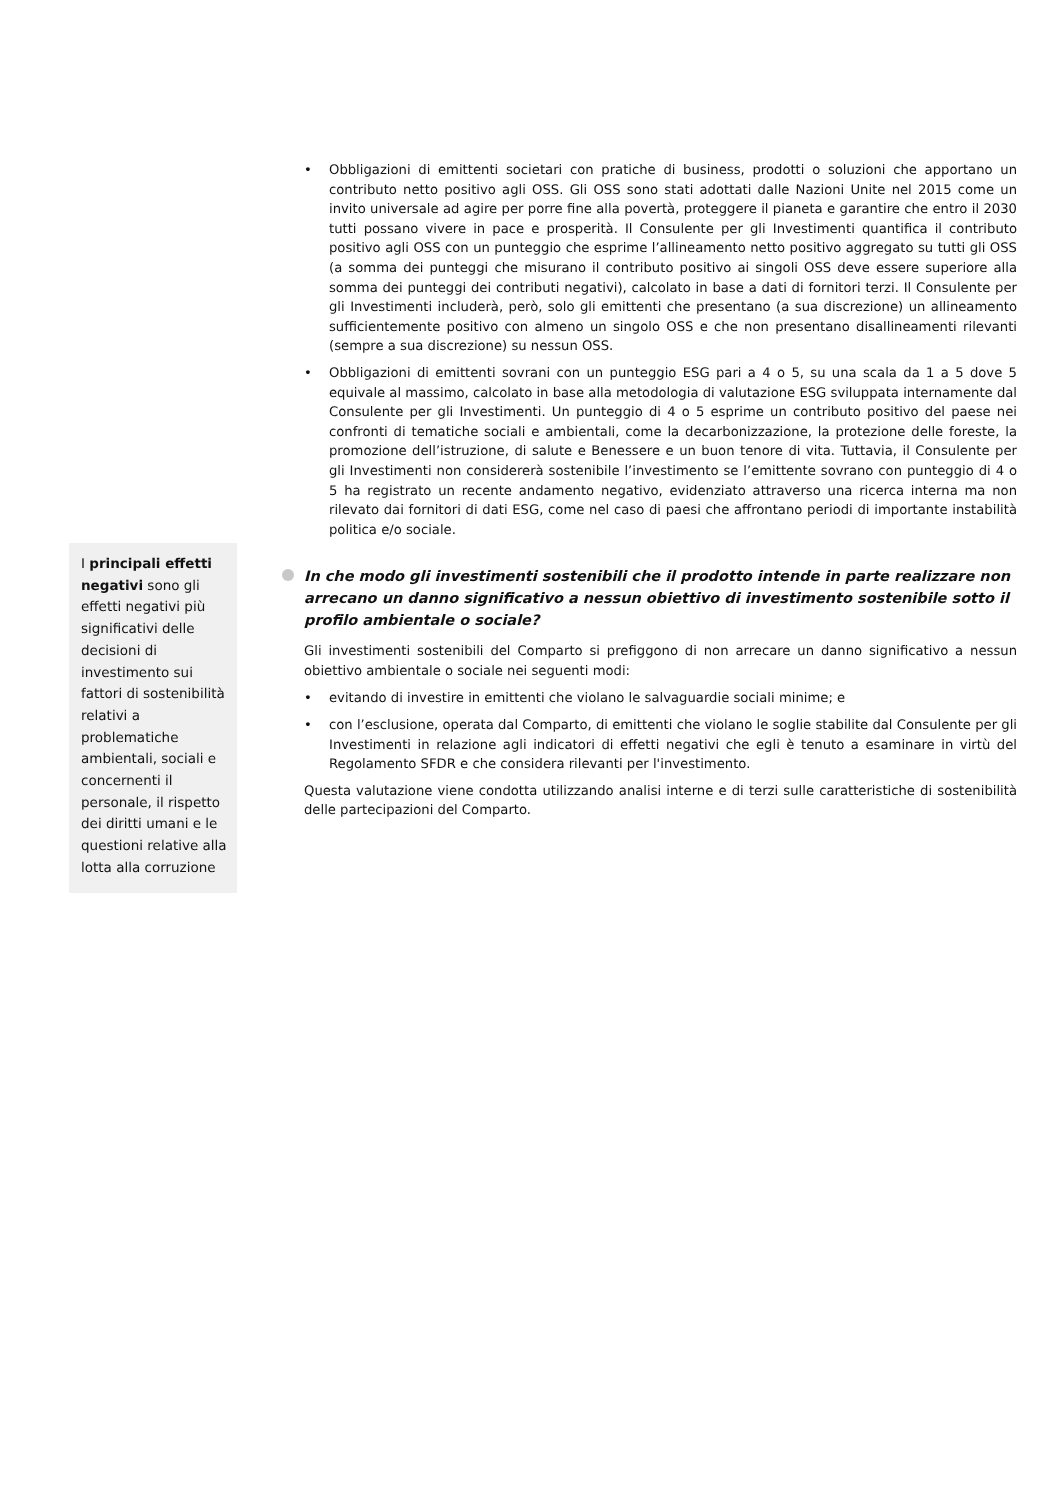I principali effetti negativi sono gli effetti negativi più significativi delle decisioni di investimento sui fattori di sostenibilità relativi a problematiche ambientali, sociali e concernenti il personale, il rispetto dei diritti umani e le questioni relative alla lotta alla corruzione
• Obbligazioni di emittenti societari con pratiche di business, prodotti o soluzioni che apportano un contributo netto positivo agli OSS. Gli OSS sono stati adottati dalle Nazioni Unite nel 2015 come un invito universale ad agire per porre fine alla povertà, proteggere il pianeta e garantire che entro il 2030 tutti possano vivere in pace e prosperità. Il Consulente per gli Investimenti quantifica il contributo positivo agli OSS con un punteggio che esprime l’allineamento netto positivo aggregato su tutti gli OSS (a somma dei punteggi che misurano il contributo positivo ai singoli OSS deve essere superiore alla somma dei punteggi dei contributi negativi), calcolato in base a dati di fornitori terzi. Il Consulente per gli Investimenti includerà, però, solo gli emittenti che presentano (a sua discrezione) un allineamento sufficientemente positivo con almeno un singolo OSS e che non presentano disallineamenti rilevanti (sempre a sua discrezione) su nessun OSS.
• Obbligazioni di emittenti sovrani con un punteggio ESG pari a 4 o 5, su una scala da 1 a 5 dove 5 equivale al massimo, calcolato in base alla metodologia di valutazione ESG sviluppata internamente dal Consulente per gli Investimenti. Un punteggio di 4 o 5 esprime un contributo positivo del paese nei confronti di tematiche sociali e ambientali, come la decarbonizzazione, la protezione delle foreste, la promozione dell’istruzione, di salute e Benessere e un buon tenore di vita. Tuttavia, il Consulente per gli Investimenti non considererà sostenibile l’investimento se l’emittente sovrano con punteggio di 4 o 5 ha registrato un recente andamento negativo, evidenziato attraverso una ricerca interna ma non rilevato dai fornitori di dati ESG, come nel caso di paesi che affrontano periodi di importante instabilità politica e/o sociale.
In che modo gli investimenti sostenibili che il prodotto intende in parte realizzare non arrecano un danno significativo a nessun obiettivo di investimento sostenibile sotto il profilo ambientale o sociale?
Gli investimenti sostenibili del Comparto si prefiggono di non arrecare un danno significativo a nessun obiettivo ambientale o sociale nei seguenti modi:
• evitando di investire in emittenti che violano le salvaguardie sociali minime; e
• con l’esclusione, operata dal Comparto, di emittenti che violano le soglie stabilite dal Consulente per gli Investimenti in relazione agli indicatori di effetti negativi che egli è tenuto a esaminare in virtù del Regolamento SFDR e che considera rilevanti per l'investimento.
Questa valutazione viene condotta utilizzando analisi interne e di terzi sulle caratteristiche di sostenibilità delle partecipazioni del Comparto.